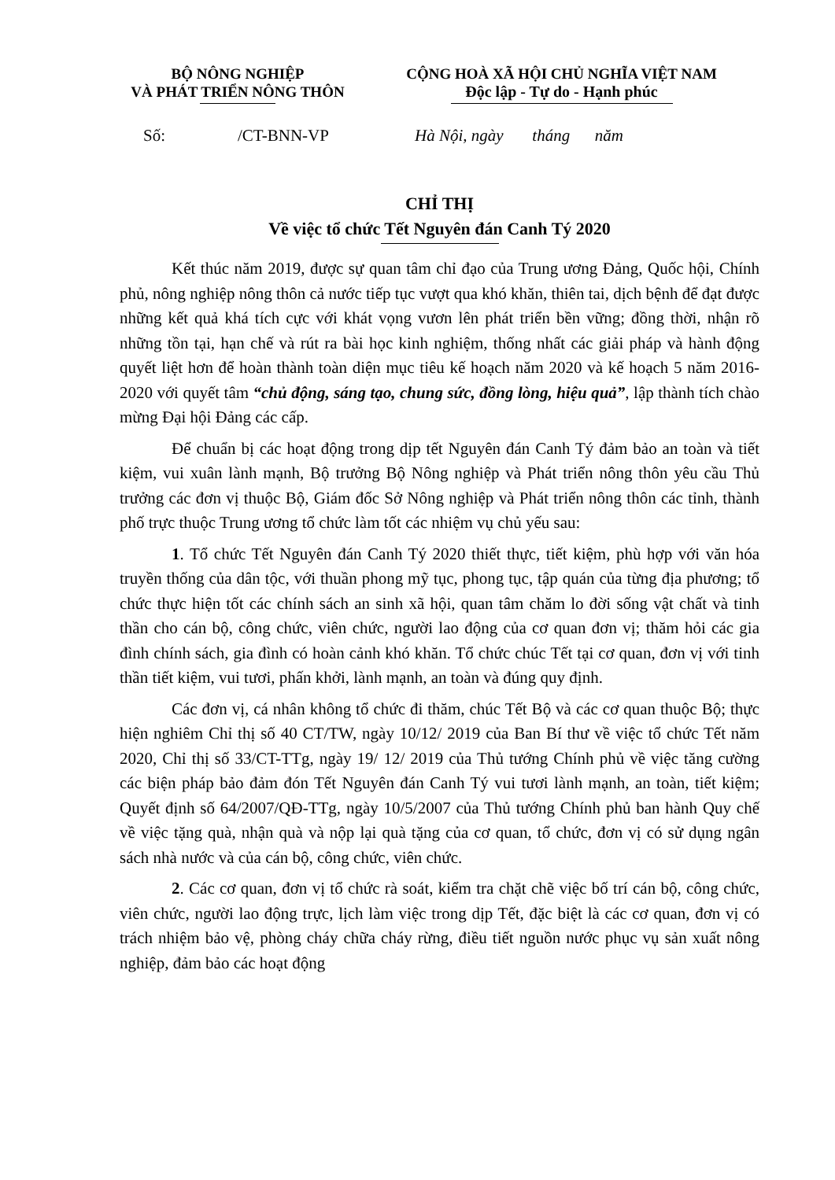BỘ NÔNG NGHIỆP
VÀ PHÁT TRIỂN NÔNG THÔN
CỘNG HOÀ XÃ HỘI CHỦ NGHĨA VIỆT NAM
Độc lập - Tự do - Hạnh phúc
Số: /CT-BNN-VP Hà Nội, ngày tháng năm
CHỈ THỊ
Về việc tổ chức Tết Nguyên đán Canh Tý 2020
Kết thúc năm 2019, được sự quan tâm chỉ đạo của Trung ương Đảng, Quốc hội, Chính phủ, nông nghiệp nông thôn cả nước tiếp tục vượt qua khó khăn, thiên tai, dịch bệnh để đạt được những kết quả khá tích cực với khát vọng vươn lên phát triển bền vững; đồng thời, nhận rõ những tồn tại, hạn chế và rút ra bài học kinh nghiệm, thống nhất các giải pháp và hành động quyết liệt hơn để hoàn thành toàn diện mục tiêu kế hoạch năm 2020 và kế hoạch 5 năm 2016-2020 với quyết tâm “chủ động, sáng tạo, chung sức, đồng lòng, hiệu quả”, lập thành tích chào mừng Đại hội Đảng các cấp.
Để chuẩn bị các hoạt động trong dịp tết Nguyên đán Canh Tý đảm bảo an toàn và tiết kiệm, vui xuân lành mạnh, Bộ trưởng Bộ Nông nghiệp và Phát triển nông thôn yêu cầu Thủ trưởng các đơn vị thuộc Bộ, Giám đốc Sở Nông nghiệp và Phát triển nông thôn các tỉnh, thành phố trực thuộc Trung ương tổ chức làm tốt các nhiệm vụ chủ yếu sau:
1. Tổ chức Tết Nguyên đán Canh Tý 2020 thiết thực, tiết kiệm, phù hợp với văn hóa truyền thống của dân tộc, với thuần phong mỹ tục, phong tục, tập quán của từng địa phương; tổ chức thực hiện tốt các chính sách an sinh xã hội, quan tâm chăm lo đời sống vật chất và tinh thần cho cán bộ, công chức, viên chức, người lao động của cơ quan đơn vị; thăm hỏi các gia đình chính sách, gia đình có hoàn cảnh khó khăn. Tổ chức chúc Tết tại cơ quan, đơn vị với tinh thần tiết kiệm, vui tươi, phấn khởi, lành mạnh, an toàn và đúng quy định.
Các đơn vị, cá nhân không tổ chức đi thăm, chúc Tết Bộ và các cơ quan thuộc Bộ; thực hiện nghiêm Chỉ thị số 40 CT/TW, ngày 10/12/ 2019 của Ban Bí thư về việc tổ chức Tết năm 2020, Chỉ thị số 33/CT-TTg, ngày 19/ 12/ 2019 của Thủ tướng Chính phủ về việc tăng cường các biện pháp bảo đảm đón Tết Nguyên đán Canh Tý vui tươi lành mạnh, an toàn, tiết kiệm; Quyết định số 64/2007/QĐ-TTg, ngày 10/5/2007 của Thủ tướng Chính phủ ban hành Quy chế về việc tặng quà, nhận quà và nộp lại quà tặng của cơ quan, tổ chức, đơn vị có sử dụng ngân sách nhà nước và của cán bộ, công chức, viên chức.
2. Các cơ quan, đơn vị tổ chức rà soát, kiểm tra chặt chẽ việc bố trí cán bộ, công chức, viên chức, người lao động trực, lịch làm việc trong dịp Tết, đặc biệt là các cơ quan, đơn vị có trách nhiệm bảo vệ, phòng cháy chữa cháy rừng, điều tiết nguồn nước phục vụ sản xuất nông nghiệp, đảm bảo các hoạt động